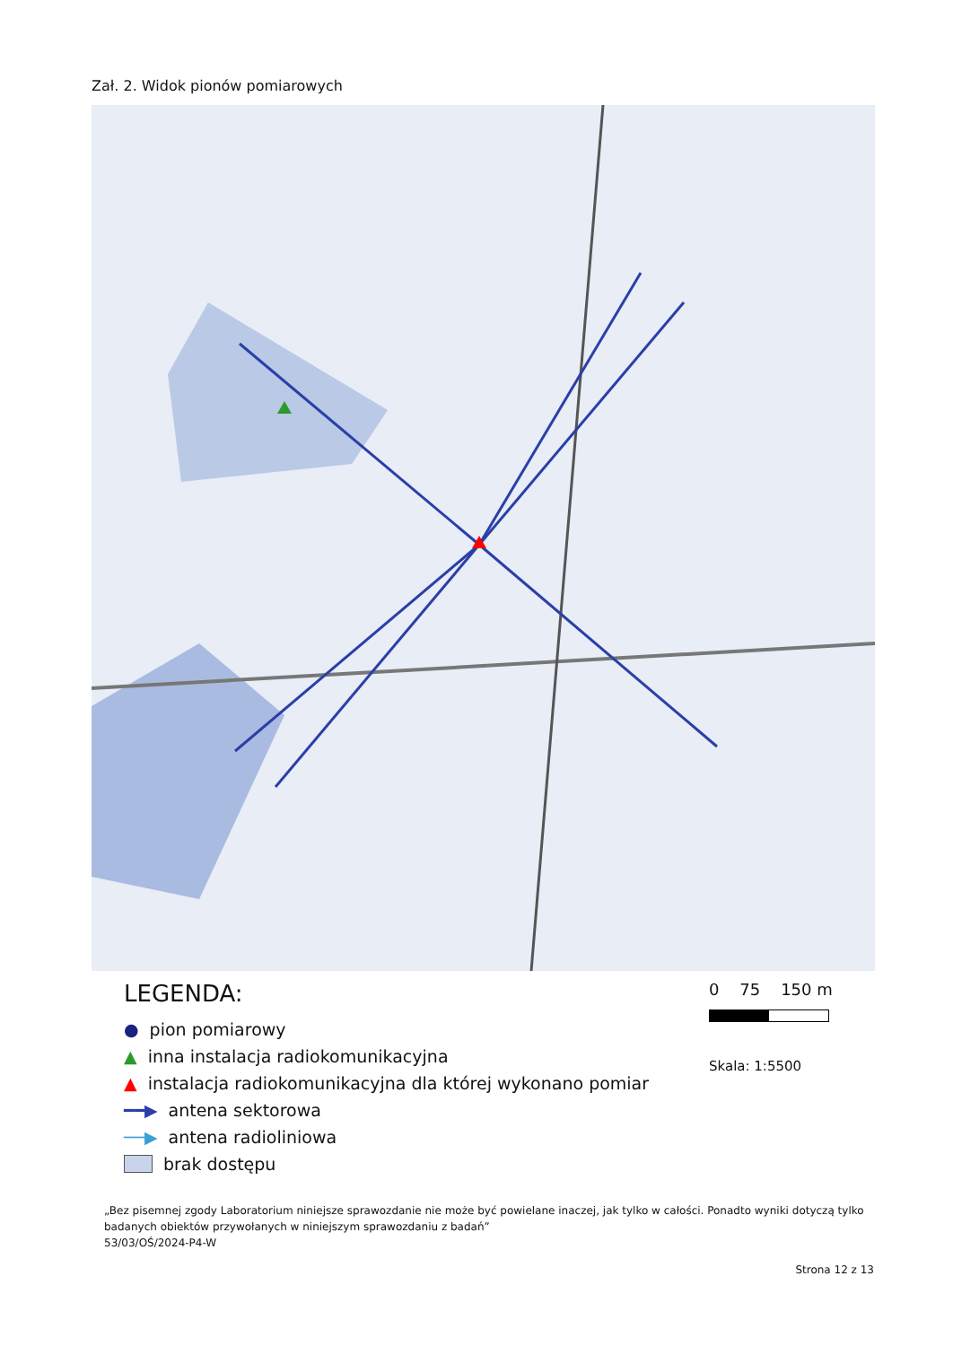Zał. 2. Widok pionów pomiarowych
LEGENDA:
● pion pomiarowy
▲ inna instalacja radiokomunikacyjna
▲ instalacja radiokomunikacyjna dla której wykonano pomiar
━━▶ antena sektorowa
──▶ antena radioliniowa
brak dostępu
0 75 150 m
Skala: 1:5500
„Bez pisemnej zgody Laboratorium niniejsze sprawozdanie nie może być powielane inaczej, jak tylko w całości. Ponadto wyniki dotyczą tylko badanych obiektów przywołanych w niniejszym sprawozdaniu z badań”
53/03/OŚ/2024-P4-W
Strona 12 z 13